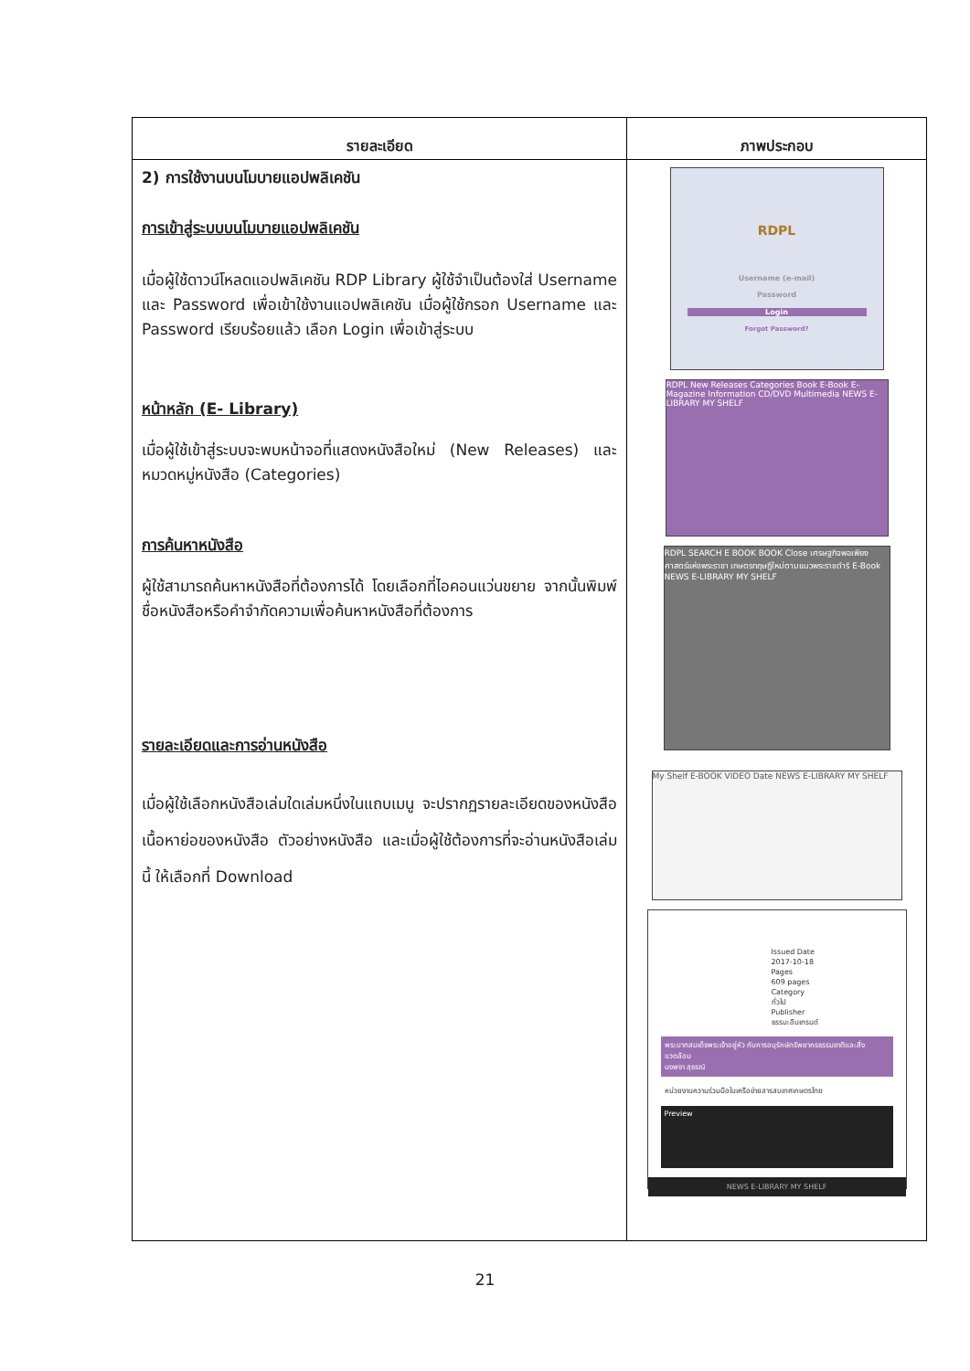| รายละเอียด | ภาพประกอบ |
| --- | --- |
| 2) การใช้งานบนโมบายแอปพลิเคชัน การเข้าสู่ระบบบนโมบายแอปพลิเคชัน เมื่อผู้ใช้ดาวน์โหลดแอปพลิเคชัน RDP Library ผู้ใช้จำเป็นต้องใส่ Username และ Password เพื่อเข้าใช้งานแอปพลิเคชัน เมื่อผู้ใช้กรอก Username และ Password เรียบร้อยแล้ว เลือก Login เพื่อเข้าสู่ระบบ หน้าหลัก (E- Library) เมื่อผู้ใช้เข้าสู่ระบบจะพบหน้าจอที่แสดงหนังสือใหม่ (New Releases) และหมวดหมู่หนังสือ (Categories) การค้นหาหนังสือ ผู้ใช้สามารถค้นหาหนังสือที่ต้องการได้ โดยเลือกที่ไอคอนแว่นขยาย จากนั้นพิมพ์ชื่อหนังสือหรือคำจำกัดความเพื่อค้นหาหนังสือที่ต้องการ รายละเอียดและการอ่านหนังสือ เมื่อผู้ใช้เลือกหนังสือเล่มใดเล่มหนึ่งในแถบเมนู จะปรากฏรายละเอียดของหนังสือ เนื้อหาย่อของหนังสือ ตัวอย่างหนังสือ และเมื่อผู้ใช้ต้องการที่จะอ่านหนังสือเล่มนี้ ให้เลือกที่ Download | RDPL Username (e-mail) Password Login Forgot Password? RDPL New Releases Categories Book E-Book E-Magazine Information CD/DVD Multimedia NEWS E-LIBRARY MY SHELF RDPL SEARCH E BOOK BOOK Close เศรษฐกิจพอเพียง ศาสตร์แห่งพระราชา เกษตรทฤษฎีใหม่ตามแนวพระราชดำริ E-Book NEWS E-LIBRARY MY SHELF My Shelf E-BOOK VIDEO Date NEWS E-LIBRARY MY SHELF Issued Date 2017-10-18 Pages 609 pages Category ทั่วไป Publisher ธรรมะอินเทรนด์ พระบาทสมเด็จพระเจ้าอยู่หัว กับการอนุรักษ์ทรัพยากรธรรมชาติและสิ่งแวดล้อม นงพงา สุธรณ์ หน่วยงานความร่วมมือในเครือข่ายสารสนเทศเกษตรไทย Preview NEWS E-LIBRARY MY SHELF |
21